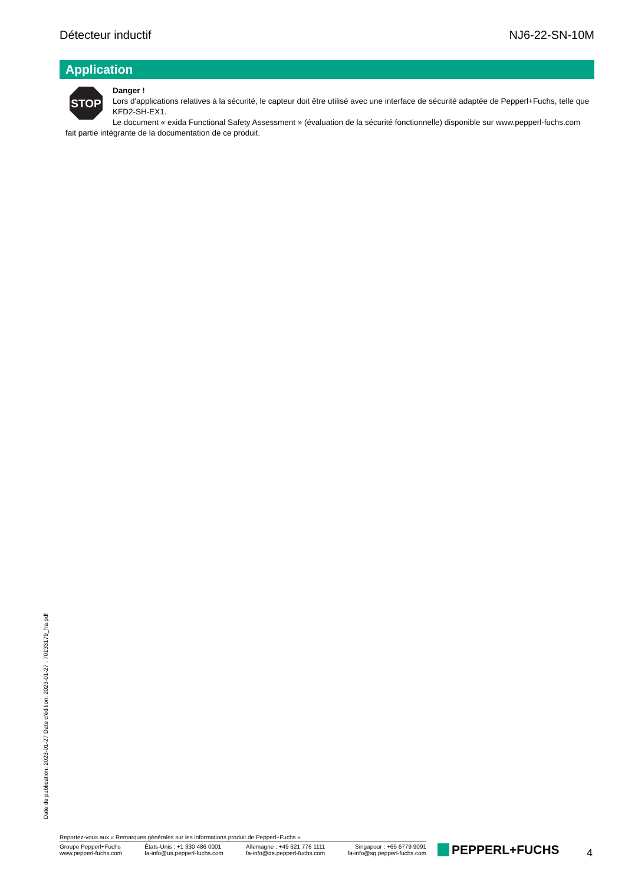Détecteur inductif NJ6-22-SN-10M
Application
STOP
Danger !
Lors d'applications relatives à la sécurité, le capteur doit être utilisé avec une interface de sécurité adaptée de Pepperl+Fuchs, telle que KFD2-SH-EX1.
Le document « exida Functional Safety Assessment » (évaluation de la sécurité fonctionnelle) disponible sur www.pepperl-fuchs.com fait partie intégrante de la documentation de ce produit.
Date de publication: 2023-01-27 Date d'édition: 2023-01-27 : 70133179_fra.pdf
Reportez-vous aux « Remarques générales sur les informations produit de Pepperl+Fuchs ».
Groupe Pepperl+Fuchs
www.pepperl-fuchs.com
États-Unis : +1 330 486 0001
fa-info@us.pepperl-fuchs.com
Allemagne : +49 621 776 1111
fa-info@de.pepperl-fuchs.com
Singapour : +65 6779 9091
fa-info@sg.pepperl-fuchs.com
PEPPERL+FUCHS 4